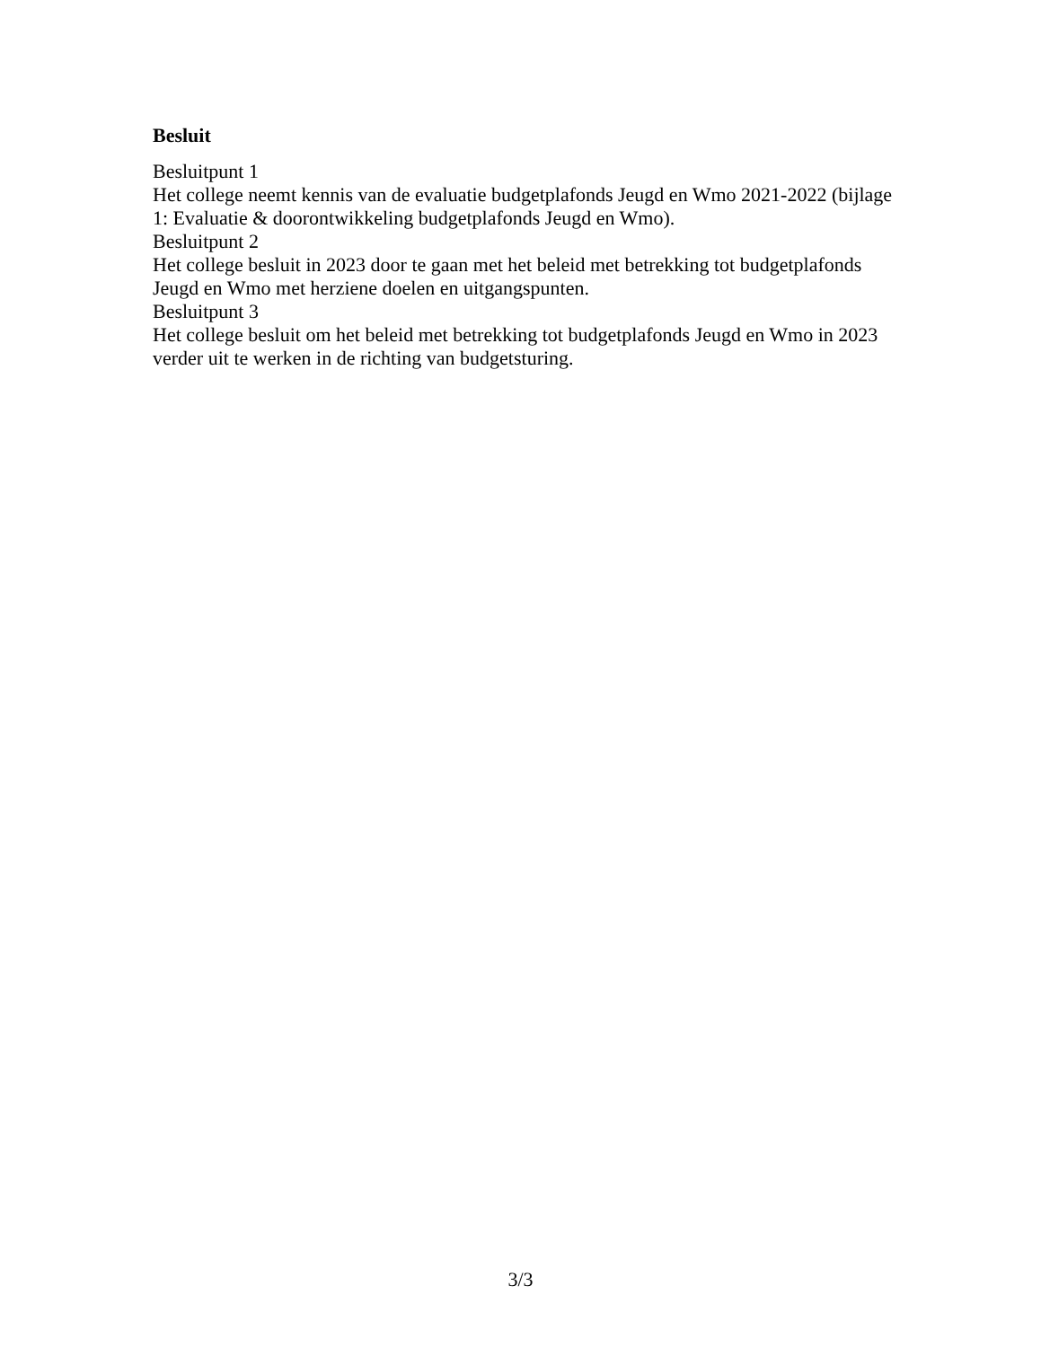Besluit
Besluitpunt 1
Het college neemt kennis van de evaluatie budgetplafonds Jeugd en Wmo 2021-2022 (bijlage 1: Evaluatie & doorontwikkeling budgetplafonds Jeugd en Wmo).
Besluitpunt 2
Het college besluit in 2023 door te gaan met het beleid met betrekking tot budgetplafonds Jeugd en Wmo met herziene doelen en uitgangspunten.
Besluitpunt 3
Het college besluit om het beleid met betrekking tot budgetplafonds Jeugd en Wmo in 2023 verder uit te werken in de richting van budgetsturing.
3/3